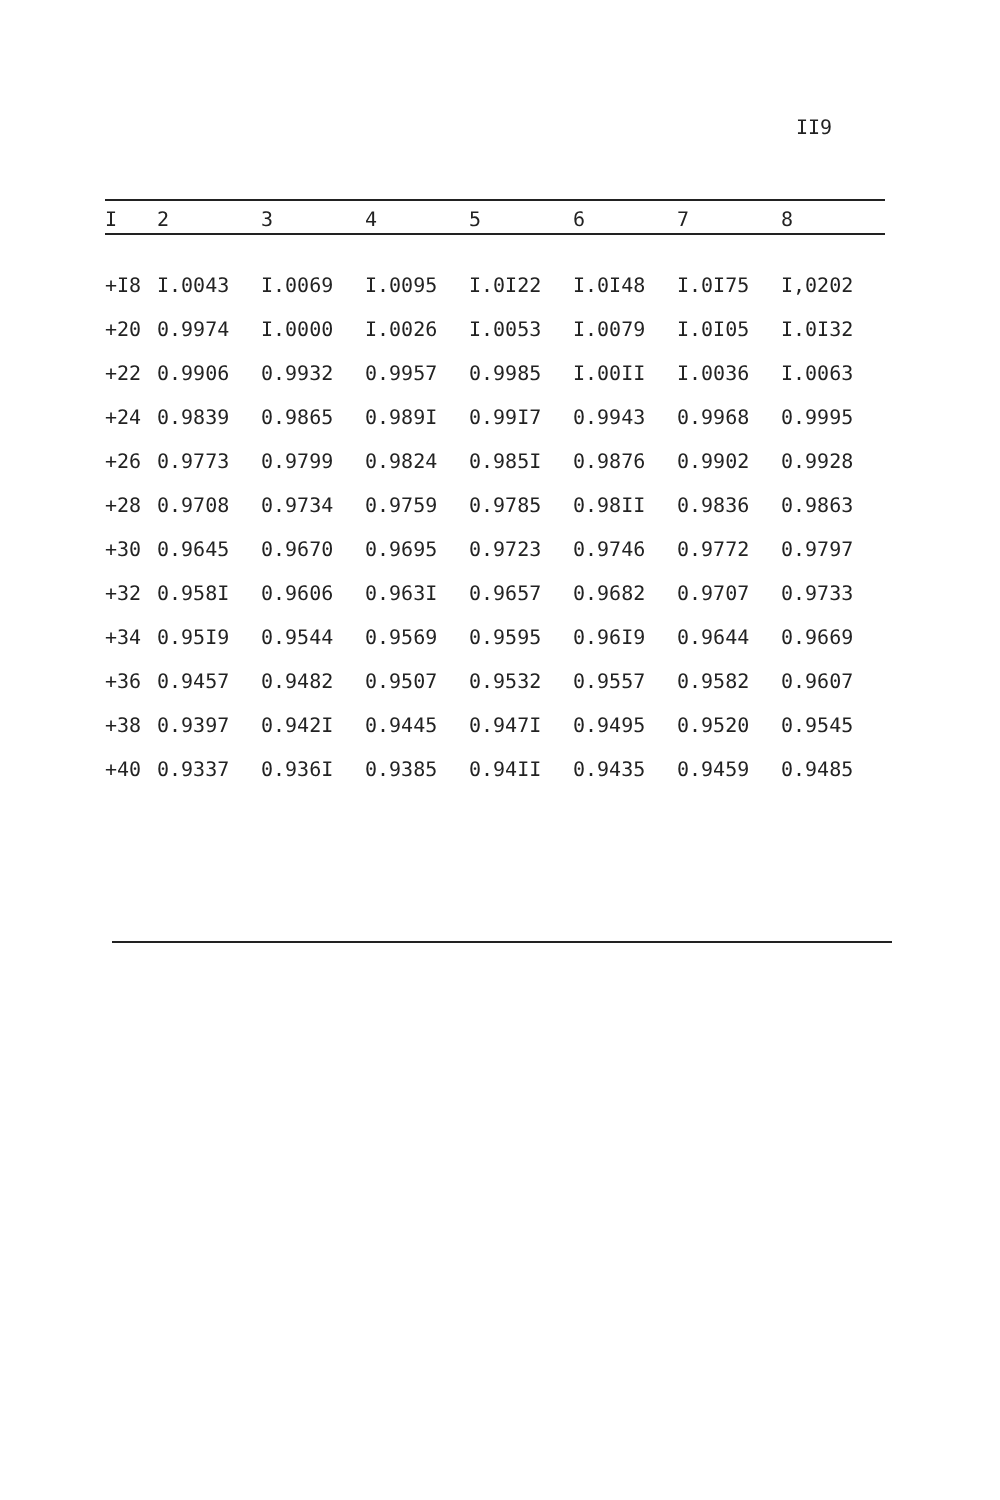II9
| I | 2 | 3 | 4 | 5 | 6 | 7 | 8 |
| --- | --- | --- | --- | --- | --- | --- | --- |
| +I8 | I.0043 | I.0069 | I.0095 | I.0I22 | I.0I48 | I.0I75 | I,0202 |
| +20 | 0.9974 | I.0000 | I.0026 | I.0053 | I.0079 | I.0I05 | I.0I32 |
| +22 | 0.9906 | 0.9932 | 0.9957 | 0.9985 | I.00II | I.0036 | I.0063 |
| +24 | 0.9839 | 0.9865 | 0.989I | 0.99I7 | 0.9943 | 0.9968 | 0.9995 |
| +26 | 0.9773 | 0.9799 | 0.9824 | 0.985I | 0.9876 | 0.9902 | 0.9928 |
| +28 | 0.9708 | 0.9734 | 0.9759 | 0.9785 | 0.98II | 0.9836 | 0.9863 |
| +30 | 0.9645 | 0.9670 | 0.9695 | 0.9723 | 0.9746 | 0.9772 | 0.9797 |
| +32 | 0.958I | 0.9606 | 0.963I | 0.9657 | 0.9682 | 0.9707 | 0.9733 |
| +34 | 0.95I9 | 0.9544 | 0.9569 | 0.9595 | 0.96I9 | 0.9644 | 0.9669 |
| +36 | 0.9457 | 0.9482 | 0.9507 | 0.9532 | 0.9557 | 0.9582 | 0.9607 |
| +38 | 0.9397 | 0.942I | 0.9445 | 0.947I | 0.9495 | 0.9520 | 0.9545 |
| +40 | 0.9337 | 0.936I | 0.9385 | 0.94II | 0.9435 | 0.9459 | 0.9485 |